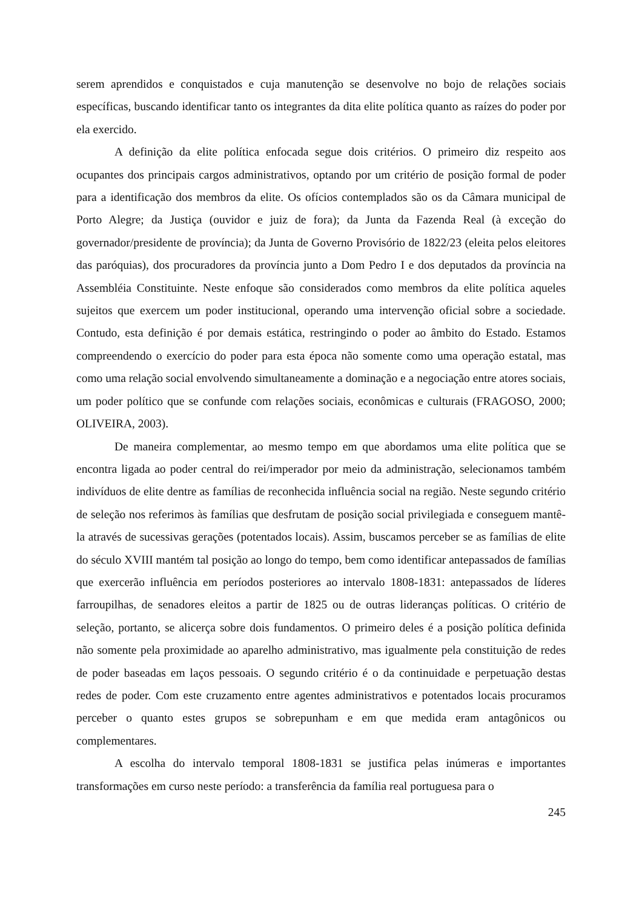serem aprendidos e conquistados e cuja manutenção se desenvolve no bojo de relações sociais específicas, buscando identificar tanto os integrantes da dita elite política quanto as raízes do poder por ela exercido.
A definição da elite política enfocada segue dois critérios. O primeiro diz respeito aos ocupantes dos principais cargos administrativos, optando por um critério de posição formal de poder para a identificação dos membros da elite. Os ofícios contemplados são os da Câmara municipal de Porto Alegre; da Justiça (ouvidor e juiz de fora); da Junta da Fazenda Real (à exceção do governador/presidente de província); da Junta de Governo Provisório de 1822/23 (eleita pelos eleitores das paróquias), dos procuradores da província junto a Dom Pedro I e dos deputados da província na Assembléia Constituinte. Neste enfoque são considerados como membros da elite política aqueles sujeitos que exercem um poder institucional, operando uma intervenção oficial sobre a sociedade. Contudo, esta definição é por demais estática, restringindo o poder ao âmbito do Estado. Estamos compreendendo o exercício do poder para esta época não somente como uma operação estatal, mas como uma relação social envolvendo simultaneamente a dominação e a negociação entre atores sociais, um poder político que se confunde com relações sociais, econômicas e culturais (FRAGOSO, 2000; OLIVEIRA, 2003).
De maneira complementar, ao mesmo tempo em que abordamos uma elite política que se encontra ligada ao poder central do rei/imperador por meio da administração, selecionamos também indivíduos de elite dentre as famílias de reconhecida influência social na região. Neste segundo critério de seleção nos referimos às famílias que desfrutam de posição social privilegiada e conseguem mantê-la através de sucessivas gerações (potentados locais). Assim, buscamos perceber se as famílias de elite do século XVIII mantém tal posição ao longo do tempo, bem como identificar antepassados de famílias que exercerão influência em períodos posteriores ao intervalo 1808-1831: antepassados de líderes farroupilhas, de senadores eleitos a partir de 1825 ou de outras lideranças políticas. O critério de seleção, portanto, se alicerça sobre dois fundamentos. O primeiro deles é a posição política definida não somente pela proximidade ao aparelho administrativo, mas igualmente pela constituição de redes de poder baseadas em laços pessoais. O segundo critério é o da continuidade e perpetuação destas redes de poder. Com este cruzamento entre agentes administrativos e potentados locais procuramos perceber o quanto estes grupos se sobrepunham e em que medida eram antagônicos ou complementares.
A escolha do intervalo temporal 1808-1831 se justifica pelas inúmeras e importantes transformações em curso neste período: a transferência da família real portuguesa para o
245